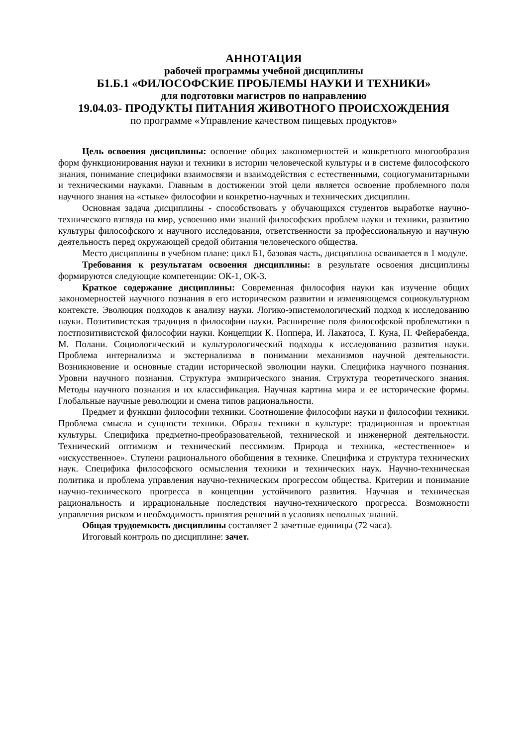АННОТАЦИЯ
рабочей программы учебной дисциплины
Б1.Б.1 «ФИЛОСОФСКИЕ ПРОБЛЕМЫ НАУКИ И ТЕХНИКИ»
для подготовки магистров по направлению
19.04.03- ПРОДУКТЫ ПИТАНИЯ ЖИВОТНОГО ПРОИСХОЖДЕНИЯ
по программе «Управление качеством пищевых продуктов»
Цель освоения дисциплины: освоение общих закономерностей и конкретного многообразия форм функционирования науки и техники в истории человеческой культуры и в системе философского знания, понимание специфики взаимосвязи и взаимодействия с естественными, социогуманитарными и техническими науками. Главным в достижении этой цели является освоение проблемного поля научного знания на «стыке» философии и конкретно-научных и технических дисциплин.
Основная задача дисциплины - способствовать у обучающихся студентов выработке научно-технического взгляда на мир, усвоению ими знаний философских проблем науки и техники, развитию культуры философского и научного исследования, ответственности за профессиональную и научную деятельность перед окружающей средой обитания человеческого общества.
Место дисциплины в учебном плане: цикл Б1, базовая часть, дисциплина осваивается в 1 модуле.
Требования к результатам освоения дисциплины: в результате освоения дисциплины формируются следующие компетенции: ОК-1, ОК-3.
Краткое содержание дисциплины: Современная философия науки как изучение общих закономерностей научного познания в его историческом развитии и изменяющемся социокультурном контексте. Эволюция подходов к анализу науки. Логико-эпистемологический подход к исследованию науки. Позитивистская традиция в философии науки. Расширение поля философской проблематики в постпозитивистской философии науки. Концепции К. Поппера, И. Лакатоса, Т. Куна, П. Фейерабенда, М. Полани. Социологический и культурологический подходы к исследованию развития науки. Проблема интернализма и экстернализма в понимании механизмов научной деятельности. Возникновение и основные стадии исторической эволюции науки. Специфика научного познания. Уровни научного познания. Структура эмпирического знания. Структура теоретического знания. Методы научного познания и их классификация. Научная картина мира и ее исторические формы. Глобальные научные революции и смена типов рациональности.
Предмет и функции философии техники. Соотношение философии науки и философии техники. Проблема смысла и сущности техники. Образы техники в культуре: традиционная и проектная культуры. Специфика предметно-преобразовательной, технической и инженерной деятельности. Технический оптимизм и технический пессимизм. Природа и техника, «естественное» и «искусственное». Ступени рационального обобщения в технике. Специфика и структура технических наук. Специфика философского осмысления техники и технических наук. Научно-техническая политика и проблема управления научно-техническим прогрессом общества. Критерии и понимание научно-технического прогресса в концепции устойчивого развития. Научная и техническая рациональность и иррациональные последствия научно-технического прогресса. Возможности управления риском и необходимость принятия решений в условиях неполных знаний.
Общая трудоемкость дисциплины составляет 2 зачетные единицы (72 часа).
Итоговый контроль по дисциплине: зачет.